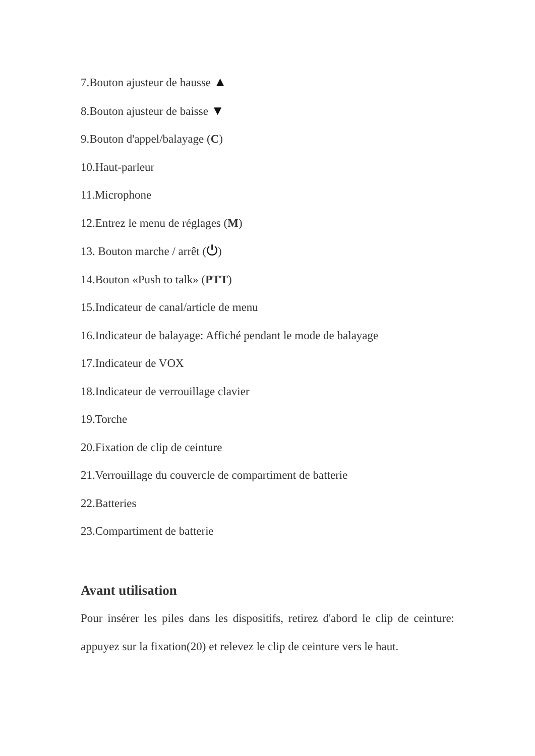7.Bouton ajusteur de hausse ▲
8.Bouton ajusteur de baisse ▼
9.Bouton d'appel/balayage (C)
10.Haut-parleur
11.Microphone
12.Entrez le menu de réglages (M)
13. Bouton marche / arrêt (⏻)
14.Bouton «Push to talk» (PTT)
15.Indicateur de canal/article de menu
16.Indicateur de balayage: Affiché pendant le mode de balayage
17.Indicateur de VOX
18.Indicateur de verrouillage clavier
19.Torche
20.Fixation de clip de ceinture
21.Verrouillage du couvercle de compartiment de batterie
22.Batteries
23.Compartiment de batterie
Avant utilisation
Pour insérer les piles dans les dispositifs, retirez d'abord le clip de ceinture: appuyez sur la fixation(20) et relevez le clip de ceinture vers le haut.